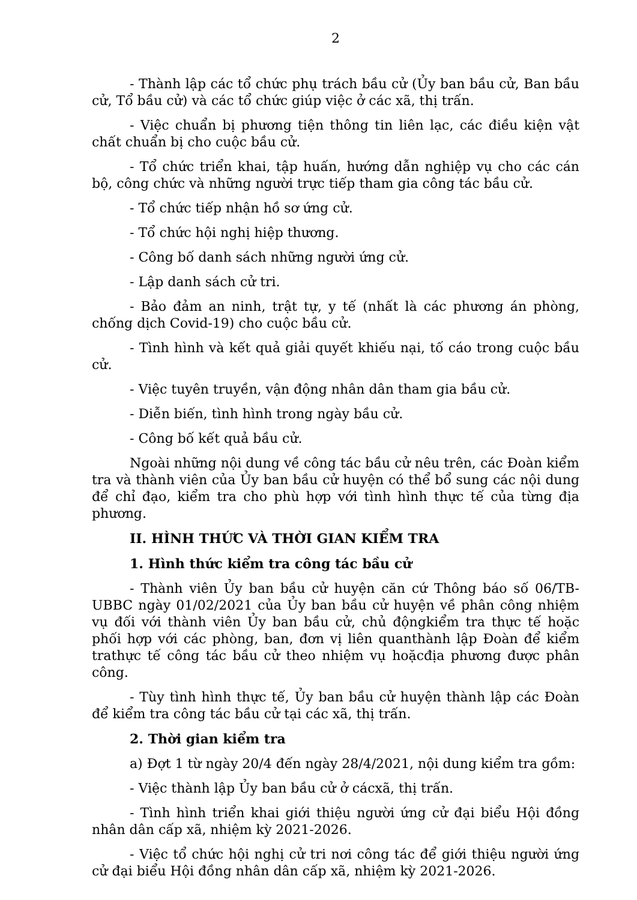2
- Thành lập các tổ chức phụ trách bầu cử (Ủy ban bầu cử, Ban bầu cử, Tổ bầu cử) và các tổ chức giúp việc ở các xã, thị trấn.
- Việc chuẩn bị phương tiện thông tin liên lạc, các điều kiện vật chất chuẩn bị cho cuộc bầu cử.
- Tổ chức triển khai, tập huấn, hướng dẫn nghiệp vụ cho các cán bộ, công chức và những người trực tiếp tham gia công tác bầu cử.
- Tổ chức tiếp nhận hồ sơ ứng cử.
- Tổ chức hội nghị hiệp thương.
- Công bố danh sách những người ứng cử.
- Lập danh sách cử tri.
- Bảo đảm an ninh, trật tự, y tế (nhất là các phương án phòng, chống dịch Covid-19) cho cuộc bầu cử.
- Tình hình và kết quả giải quyết khiếu nại, tố cáo trong cuộc bầu cử.
- Việc tuyên truyền, vận động nhân dân tham gia bầu cử.
- Diễn biến, tình hình trong ngày bầu cử.
- Công bố kết quả bầu cử.
Ngoài những nội dung về công tác bầu cử nêu trên, các Đoàn kiểm tra và thành viên của Ủy ban bầu cử huyện có thể bổ sung các nội dung để chỉ đạo, kiểm tra cho phù hợp với tình hình thực tế của từng địa phương.
II. HÌNH THỨC VÀ THỜI GIAN KIỂM TRA
1. Hình thức kiểm tra công tác bầu cử
- Thành viên Ủy ban bầu cử huyện căn cứ Thông báo số 06/TB-UBBC ngày 01/02/2021 của Ủy ban bầu cử huyện về phân công nhiệm vụ đối với thành viên Ủy ban bầu cử, chủ độngkiểm tra thực tế hoặc phối hợp với các phòng, ban, đơn vị liên quanthành lập Đoàn để kiểm trathực tế công tác bầu cử theo nhiệm vụ hoặcđịa phương được phân công.
- Tùy tình hình thực tế, Ủy ban bầu cử huyện thành lập các Đoàn để kiểm tra công tác bầu cử tại các xã, thị trấn.
2. Thời gian kiểm tra
a) Đợt 1 từ ngày 20/4 đến ngày 28/4/2021, nội dung kiểm tra gồm:
- Việc thành lập Ủy ban bầu cử ở cácxã, thị trấn.
- Tình hình triển khai giới thiệu người ứng cử đại biểu Hội đồng nhân dân cấp xã, nhiệm kỳ 2021-2026.
- Việc tổ chức hội nghị cử tri nơi công tác để giới thiệu người ứng cử đại biểu Hội đồng nhân dân cấp xã, nhiệm kỳ 2021-2026.